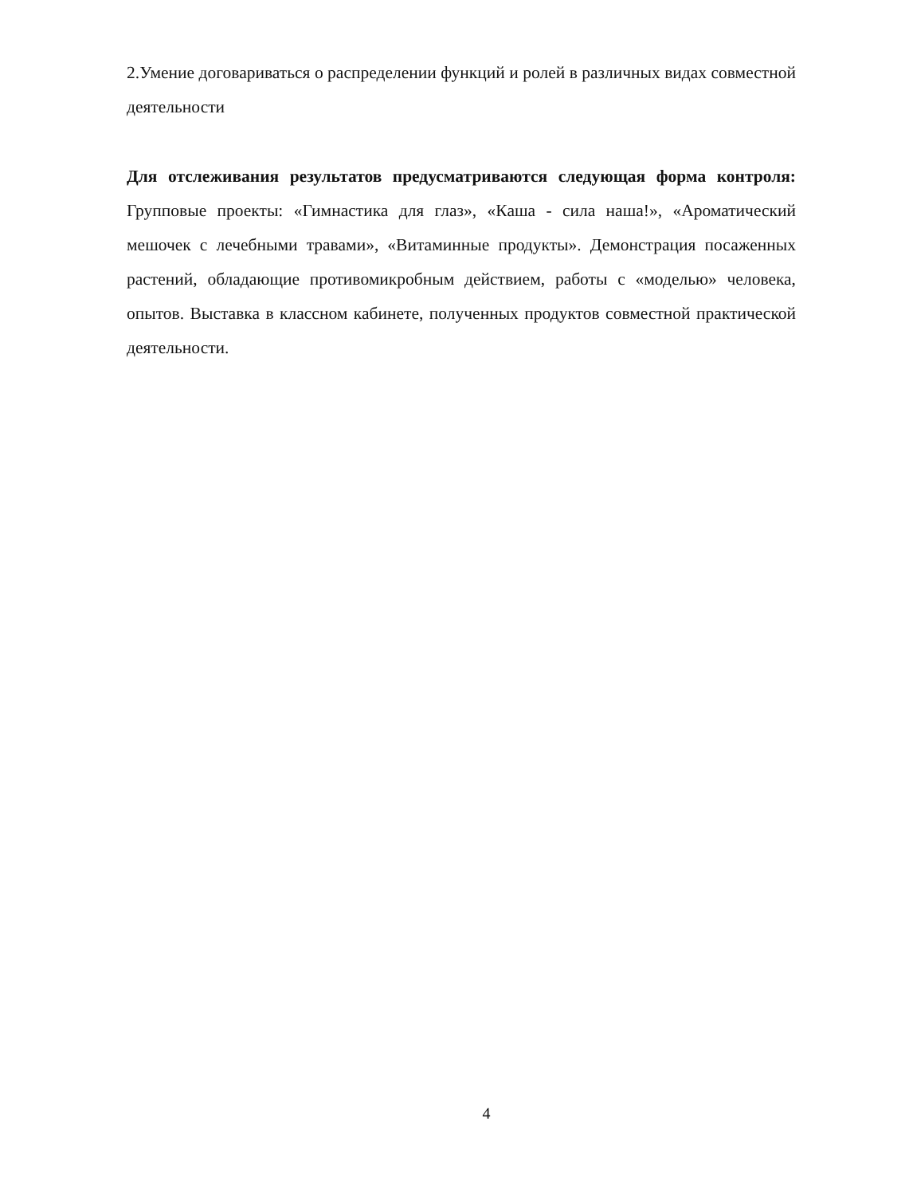2.Умение договариваться о распределении функций и ролей в различных видах совместной деятельности
Для отслеживания результатов предусматриваются следующая форма контроля: Групповые проекты: «Гимнастика для глаз», «Каша - сила наша!», «Ароматический мешочек с лечебными травами», «Витаминные продукты». Демонстрация посаженных растений, обладающие противомикробным действием, работы с «моделью» человека, опытов. Выставка в классном кабинете, полученных продуктов совместной практической деятельности.
4